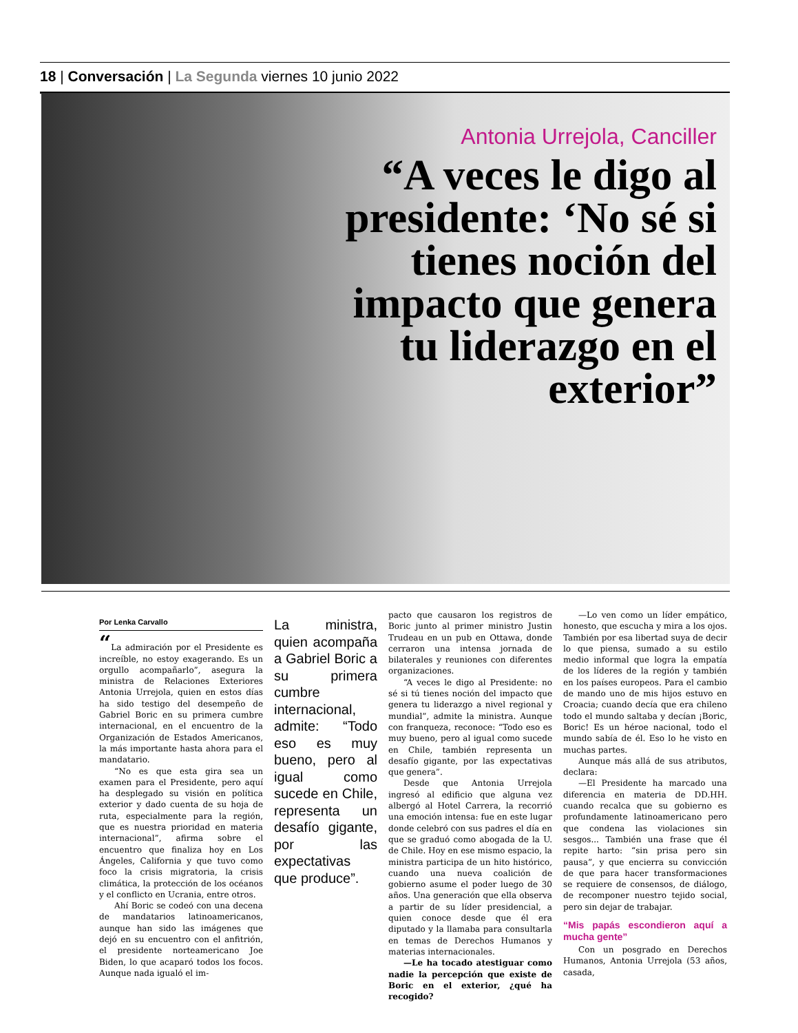18 | Conversación | La Segunda viernes 10 junio 2022
Antonia Urrejola, Canciller
“A veces le digo al presidente: ‘No sé si tienes noción del impacto que genera tu liderazgo en el exterior”
Por Lenka Carvallo
“La admiración por el Presidente es increíble, no estoy exagerando. Es un orgullo acompañarlo”, asegura la ministra de Relaciones Exteriores Antonia Urrejola, quien en estos días ha sido testigo del desempeño de Gabriel Boric en su primera cumbre internacional, en el encuentro de la Organización de Estados Americanos, la más importante hasta ahora para el mandatario.
“No es que esta gira sea un examen para el Presidente, pero aquí ha desplegado su visión en política exterior y dado cuenta de su hoja de ruta, especialmente para la región, que es nuestra prioridad en materia internacional”, afirma sobre el encuentro que finaliza hoy en Los Ángeles, California y que tuvo como foco la crisis migratoria, la crisis climática, la protección de los océanos y el conflicto en Ucrania, entre otros.
Ahí Boric se codeó con una decena de mandatarios latinoamericanos, aunque han sido las imágenes que dejó en su encuentro con el anfitrión, el presidente norteamericano Joe Biden, lo que acaparó todos los focos. Aunque nada igualó el im-
La ministra, quien acompaña a Gabriel Boric a su primera cumbre internacional, admite: “Todo eso es muy bueno, pero al igual como sucede en Chile, representa un desafío gigante, por las expectativas que produce”.
pacto que causaron los registros de Boric junto al primer ministro Justin Trudeau en un pub en Ottawa, donde cerraron una intensa jornada de bilaterales y reuniones con diferentes organizaciones.
“A veces le digo al Presidente: no sé si tú tienes noción del impacto que genera tu liderazgo a nivel regional y mundial”, admite la ministra. Aunque con franqueza, reconoce: “Todo eso es muy bueno, pero al igual como sucede en Chile, también representa un desafío gigante, por las expectativas que genera”.
Desde que Antonia Urrejola ingresó al edificio que alguna vez albergó al Hotel Carrera, la recorrió una emoción intensa: fue en este lugar donde celebró con sus padres el día en que se graduó como abogada de la U. de Chile. Hoy en ese mismo espacio, la ministra participa de un hito histórico, cuando una nueva coalición de gobierno asume el poder luego de 30 años. Una generación que ella observa a partir de su líder presidencial, a quien conoce desde que él era diputado y la llamaba para consultarla en temas de Derechos Humanos y materias internacionales.
—Le ha tocado atestiguar como nadie la percepción que existe de Boric en el exterior, ¿qué ha recogido?
—Lo ven como un líder empático, honesto, que escucha y mira a los ojos. También por esa libertad suya de decir lo que piensa, sumado a su estilo medio informal que logra la empatía de los líderes de la región y también en los países europeos. Para el cambio de mando uno de mis hijos estuvo en Croacia; cuando decía que era chileno todo el mundo saltaba y decían ¡Boric, Boric! Es un héroe nacional, todo el mundo sabía de él. Eso lo he visto en muchas partes.
Aunque más allá de sus atributos, declara:
—El Presidente ha marcado una diferencia en materia de DD.HH. cuando recalca que su gobierno es profundamente latinoamericano pero que condena las violaciones sin sesgos... También una frase que él repite harto: “sin prisa pero sin pausa”, y que encierra su convicción de que para hacer transformaciones se requiere de consensos, de diálogo, de recomponer nuestro tejido social, pero sin dejar de trabajar.
“Mis papás escondieron aquí a mucha gente”
Con un posgrado en Derechos Humanos, Antonia Urrejola (53 años, casada,